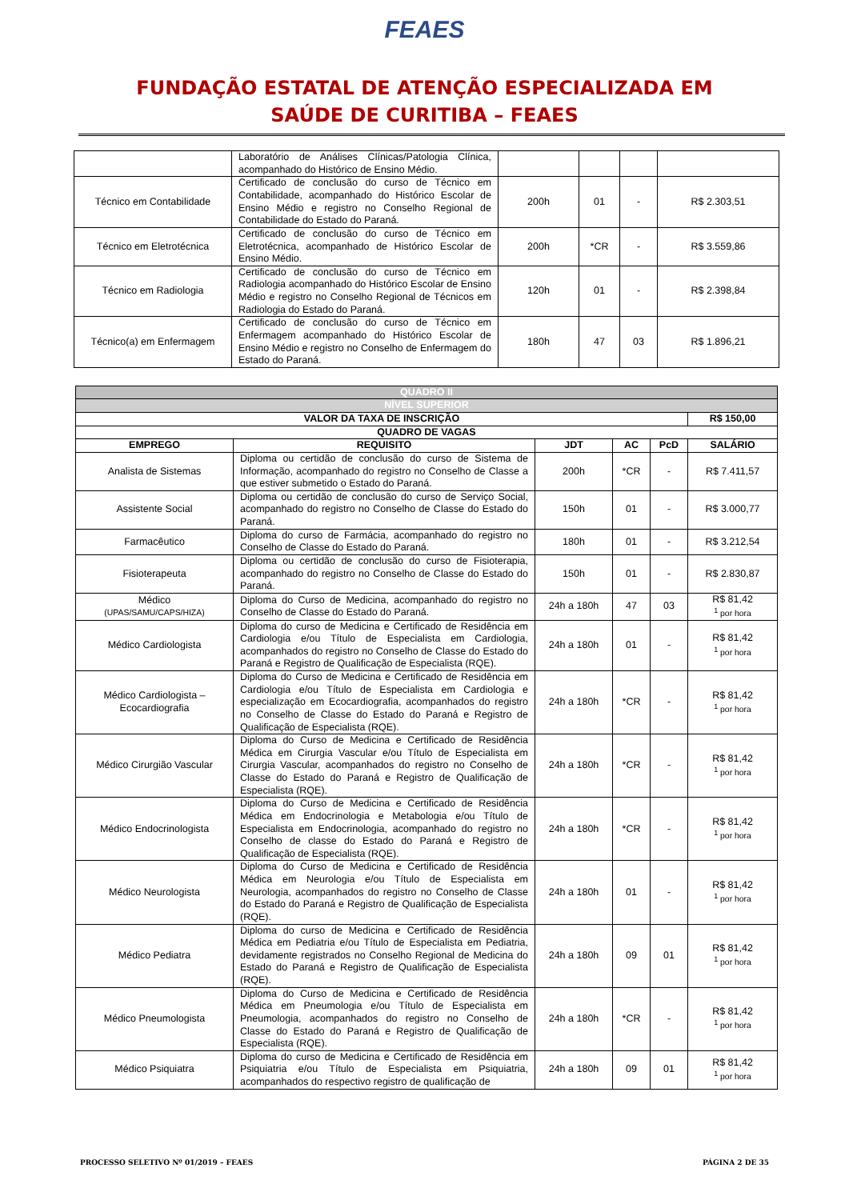FEAES
FUNDAÇÃO ESTATAL DE ATENÇÃO ESPECIALIZADA EM
SAÚDE DE CURITIBA – FEAES
| | Laboratório de Análises Clínicas/Patologia Clínica, acompanhado do Histórico de Ensino Médio. | | | | |
| Técnico em Contabilidade | Certificado de conclusão do curso de Técnico em Contabilidade, acompanhado do Histórico Escolar de Ensino Médio e registro no Conselho Regional de Contabilidade do Estado do Paraná. | 200h | 01 | - | R$ 2.303,51 |
| Técnico em Eletrotécnica | Certificado de conclusão do curso de Técnico em Eletrotécnica, acompanhado de Histórico Escolar de Ensino Médio. | 200h | *CR | - | R$ 3.559,86 |
| Técnico em Radiologia | Certificado de conclusão do curso de Técnico em Radiologia acompanhado do Histórico Escolar de Ensino Médio e registro no Conselho Regional de Técnicos em Radiologia do Estado do Paraná. | 120h | 01 | - | R$ 2.398,84 |
| Técnico(a) em Enfermagem | Certificado de conclusão do curso de Técnico em Enfermagem acompanhado do Histórico Escolar de Ensino Médio e registro no Conselho de Enfermagem do Estado do Paraná. | 180h | 47 | 03 | R$ 1.896,21 |
| QUADRO II | | | | | |
| NÍVEL SUPERIOR | | | | | |
| VALOR DA TAXA DE INSCRIÇÃO | | | | | R$ 150,00 |
| QUADRO DE VAGAS | | | | | |
| EMPREGO | REQUISITO | JDT | AC | PcD | SALÁRIO |
| Analista de Sistemas | Diploma ou certidão de conclusão do curso de Sistema de Informação, acompanhado do registro no Conselho de Classe a que estiver submetido o Estado do Paraná. | 200h | *CR | - | R$ 7.411,57 |
| Assistente Social | Diploma ou certidão de conclusão do curso de Serviço Social, acompanhado do registro no Conselho de Classe do Estado do Paraná. | 150h | 01 | - | R$ 3.000,77 |
| Farmacêutico | Diploma do curso de Farmácia, acompanhado do registro no Conselho de Classe do Estado do Paraná. | 180h | 01 | - | R$ 3.212,54 |
| Fisioterapeuta | Diploma ou certidão de conclusão do curso de Fisioterapia, acompanhado do registro no Conselho de Classe do Estado do Paraná. | 150h | 01 | - | R$ 2.830,87 |
| Médico (UPAS/SAMU/CAPS/HIZA) | Diploma do Curso de Medicina, acompanhado do registro no Conselho de Classe do Estado do Paraná. | 24h a 180h | 47 | 03 | R$ 81,42 <sup>1</sup> por hora |
| Médico Cardiologista | Diploma do curso de Medicina e Certificado de Residência em Cardiologia e/ou Título de Especialista em Cardiologia, acompanhados do registro no Conselho de Classe do Estado do Paraná e Registro de Qualificação de Especialista (RQE). | 24h a 180h | 01 | - | R$ 81,42 <sup>1</sup> por hora |
| Médico Cardiologista – Ecocardiografia | Diploma do Curso de Medicina e Certificado de Residência em Cardiologia e/ou Título de Especialista em Cardiologia e especialização em Ecocardiografia, acompanhados do registro no Conselho de Classe do Estado do Paraná e Registro de Qualificação de Especialista (RQE). | 24h a 180h | *CR | - | R$ 81,42 <sup>1</sup> por hora |
| Médico Cirurgião Vascular | Diploma do Curso de Medicina e Certificado de Residência Médica em Cirurgia Vascular e/ou Título de Especialista em Cirurgia Vascular, acompanhados do registro no Conselho de Classe do Estado do Paraná e Registro de Qualificação de Especialista (RQE). | 24h a 180h | *CR | - | R$ 81,42 <sup>1</sup> por hora |
| Médico Endocrinologista | Diploma do Curso de Medicina e Certificado de Residência Médica em Endocrinologia e Metabologia e/ou Título de Especialista em Endocrinologia, acompanhado do registro no Conselho de classe do Estado do Paraná e Registro de Qualificação de Especialista (RQE). | 24h a 180h | *CR | - | R$ 81,42 <sup>1</sup> por hora |
| Médico Neurologista | Diploma do Curso de Medicina e Certificado de Residência Médica em Neurologia e/ou Título de Especialista em Neurologia, acompanhados do registro no Conselho de Classe do Estado do Paraná e Registro de Qualificação de Especialista (RQE). | 24h a 180h | 01 | - | R$ 81,42 <sup>1</sup> por hora |
| Médico Pediatra | Diploma do curso de Medicina e Certificado de Residência Médica em Pediatria e/ou Título de Especialista em Pediatria, devidamente registrados no Conselho Regional de Medicina do Estado do Paraná e Registro de Qualificação de Especialista (RQE). | 24h a 180h | 09 | 01 | R$ 81,42 <sup>1</sup> por hora |
| Médico Pneumologista | Diploma do Curso de Medicina e Certificado de Residência Médica em Pneumologia e/ou Título de Especialista em Pneumologia, acompanhados do registro no Conselho de Classe do Estado do Paraná e Registro de Qualificação de Especialista (RQE). | 24h a 180h | *CR | - | R$ 81,42 <sup>1</sup> por hora |
| Médico Psiquiatra | Diploma do curso de Medicina e Certificado de Residência em Psiquiatria e/ou Título de Especialista em Psiquiatria, acompanhados do respectivo registro de qualificação de | 24h a 180h | 09 | 01 | R$ 81,42 <sup>1</sup> por hora |
PROCESSO SELETIVO Nº 01/2019 – FEAES PÁGINA 2 DE 35